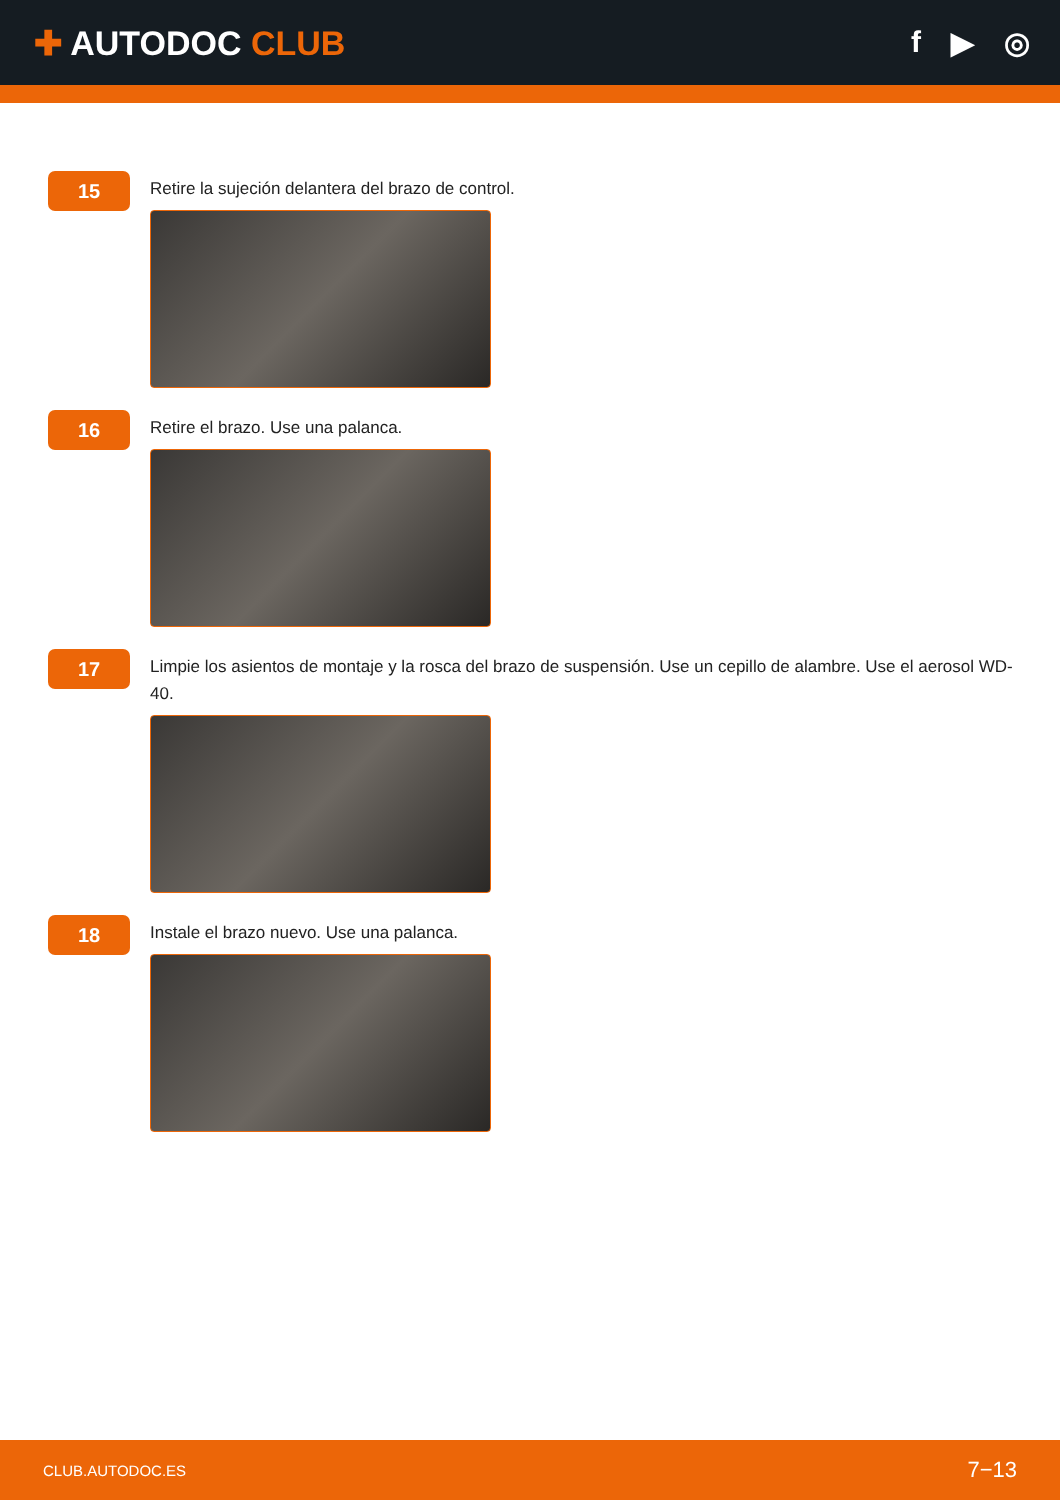✚ AUTODOC CLUB f ▶ ◎
15
Retire la sujeción delantera del brazo de control.
16
Retire el brazo. Use una palanca.
17
Limpie los asientos de montaje y la rosca del brazo de suspensión. Use un cepillo de alambre. Use el aerosol WD-40.
18
Instale el brazo nuevo. Use una palanca.
CLUB.AUTODOC.ES 7−13